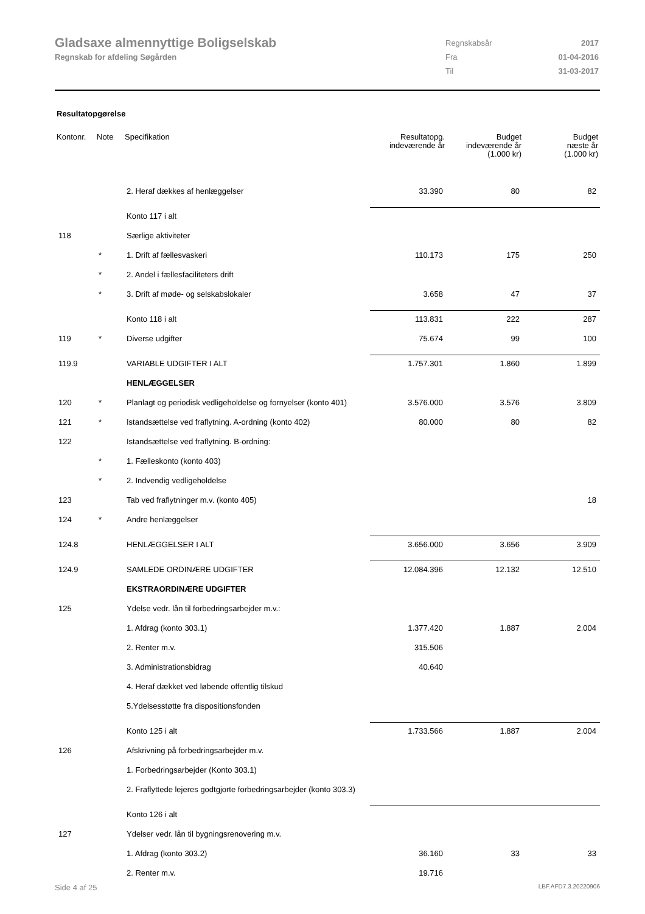Gladsaxe almennyttige Boligselskab
Regnskab for afdeling Søgården
| Regnskabsår | 2017 |
| Fra | 01-04-2016 |
| Til | 31-03-2017 |
Resultatopgørelse
| Kontonr. | Note | Specifikation | Resultatopg. indeværende år | Budget indeværende år (1.000 kr) | Budget næste år (1.000 kr) |
| --- | --- | --- | --- | --- | --- |
| | | 2. Heraf dækkes af henlæggelser | 33.390 | 80 | 82 |
| | | Konto 117 i alt | | | |
| 118 | | Særlige aktiviteter | | | |
| | * | 1. Drift af fællesvaskeri | 110.173 | 175 | 250 |
| | * | 2. Andel i fællesfaciliteters drift | | | |
| | * | 3. Drift af møde- og selskabslokaler | 3.658 | 47 | 37 |
| | | Konto 118 i alt | 113.831 | 222 | 287 |
| 119 | * | Diverse udgifter | 75.674 | 99 | 100 |
| 119.9 | | VARIABLE UDGIFTER I ALT | 1.757.301 | 1.860 | 1.899 |
| | | HENLÆGGELSER | | | |
| 120 | * | Planlagt og periodisk vedligeholdelse og fornyelser (konto 401) | 3.576.000 | 3.576 | 3.809 |
| 121 | * | Istandsættelse ved fraflytning. A-ordning (konto 402) | 80.000 | 80 | 82 |
| 122 | | Istandsættelse ved fraflytning. B-ordning: | | | |
| | * | 1. Fælleskonto (konto 403) | | | |
| | * | 2. Indvendig vedligeholdelse | | | |
| 123 | | Tab ved fraflytninger m.v. (konto 405) | | | 18 |
| 124 | * | Andre henlæggelser | | | |
| 124.8 | | HENLÆGGELSER I ALT | 3.656.000 | 3.656 | 3.909 |
| 124.9 | | SAMLEDE ORDINÆRE UDGIFTER | 12.084.396 | 12.132 | 12.510 |
| | | EKSTRAORDINÆRE UDGIFTER | | | |
| 125 | | Ydelse vedr. lån til forbedringsarbejder m.v.: | | | |
| | | 1. Afdrag (konto 303.1) | 1.377.420 | 1.887 | 2.004 |
| | | 2. Renter m.v. | 315.506 | | |
| | | 3. Administrationsbidrag | 40.640 | | |
| | | 4. Heraf dækket ved løbende offentlig tilskud | | | |
| | | 5.Ydelsesstøtte fra dispositionsfonden | | | |
| | | Konto 125 i alt | 1.733.566 | 1.887 | 2.004 |
| 126 | | Afskrivning på forbedringsarbejder m.v. | | | |
| | | 1. Forbedringsarbejder (Konto 303.1) | | | |
| | | 2. Fraflyttede lejeres godtgjorte forbedringsarbejder (konto 303.3) | | | |
| | | Konto 126 i alt | | | |
| 127 | | Ydelser vedr. lån til bygningsrenovering m.v. | | | |
| | | 1. Afdrag (konto 303.2) | 36.160 | 33 | 33 |
| | | 2. Renter m.v. | 19.716 | | |
Side 4 af 25 LBF.AFD7.3.20220906